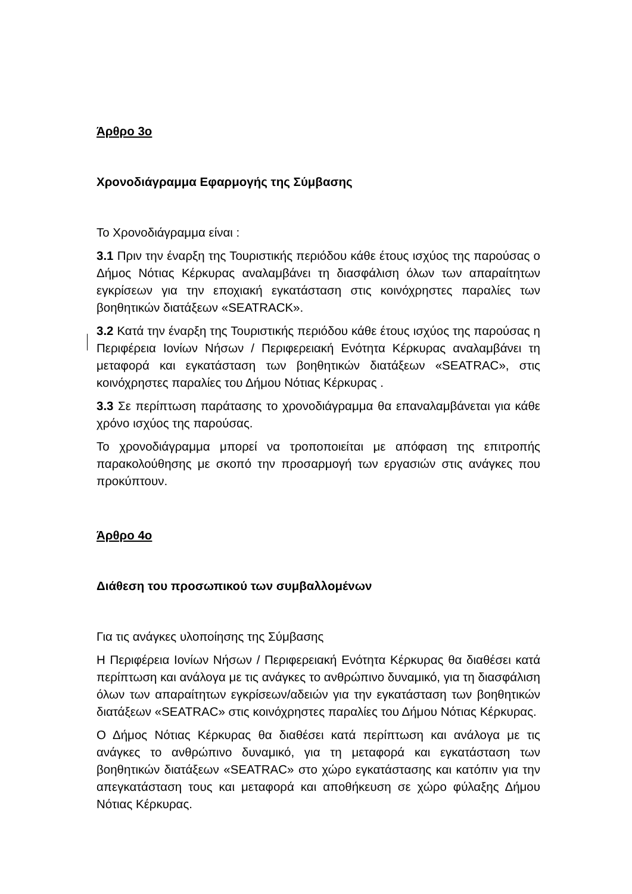Άρθρο 3ο
Χρονοδιάγραμμα Εφαρμογής της Σύμβασης
Το Χρονοδιάγραμμα είναι :
3.1 Πριν την έναρξη της Τουριστικής περιόδου κάθε έτους ισχύος της παρούσας ο Δήμος Νότιας Κέρκυρας αναλαμβάνει τη διασφάλιση όλων των απαραίτητων εγκρίσεων για την εποχιακή εγκατάσταση στις κοινόχρηστες παραλίες των βοηθητικών διατάξεων «SEATRACK».
3.2 Κατά την έναρξη της Τουριστικής περιόδου κάθε έτους ισχύος της παρούσας η Περιφέρεια Ιονίων Νήσων / Περιφερειακή Ενότητα Κέρκυρας αναλαμβάνει τη μεταφορά και εγκατάσταση των βοηθητικών διατάξεων «SEATRAC», στις κοινόχρηστες παραλίες του Δήμου Νότιας Κέρκυρας .
3.3 Σε περίπτωση παράτασης το χρονοδιάγραμμα θα επαναλαμβάνεται για κάθε χρόνο ισχύος της παρούσας.
Το χρονοδιάγραμμα μπορεί να τροποποιείται με απόφαση της επιτροπής παρακολούθησης με σκοπό την προσαρμογή των εργασιών στις ανάγκες που προκύπτουν.
Άρθρο 4ο
Διάθεση του προσωπικού των συμβαλλομένων
Για τις ανάγκες υλοποίησης της Σύμβασης
Η Περιφέρεια Ιονίων Νήσων / Περιφερειακή Ενότητα Κέρκυρας θα διαθέσει κατά περίπτωση και ανάλογα με τις ανάγκες το ανθρώπινο δυναμικό, για τη διασφάλιση όλων των απαραίτητων εγκρίσεων/αδειών για την εγκατάσταση των βοηθητικών διατάξεων «SEATRAC» στις κοινόχρηστες παραλίες του Δήμου Νότιας Κέρκυρας.
Ο Δήμος Νότιας Κέρκυρας θα διαθέσει κατά περίπτωση και ανάλογα με τις ανάγκες το ανθρώπινο δυναμικό, για τη μεταφορά και εγκατάσταση των βοηθητικών διατάξεων «SEATRAC» στο χώρο εγκατάστασης και κατόπιν για την απεγκατάσταση τους και μεταφορά και αποθήκευση σε χώρο φύλαξης Δήμου Νότιας Κέρκυρας.